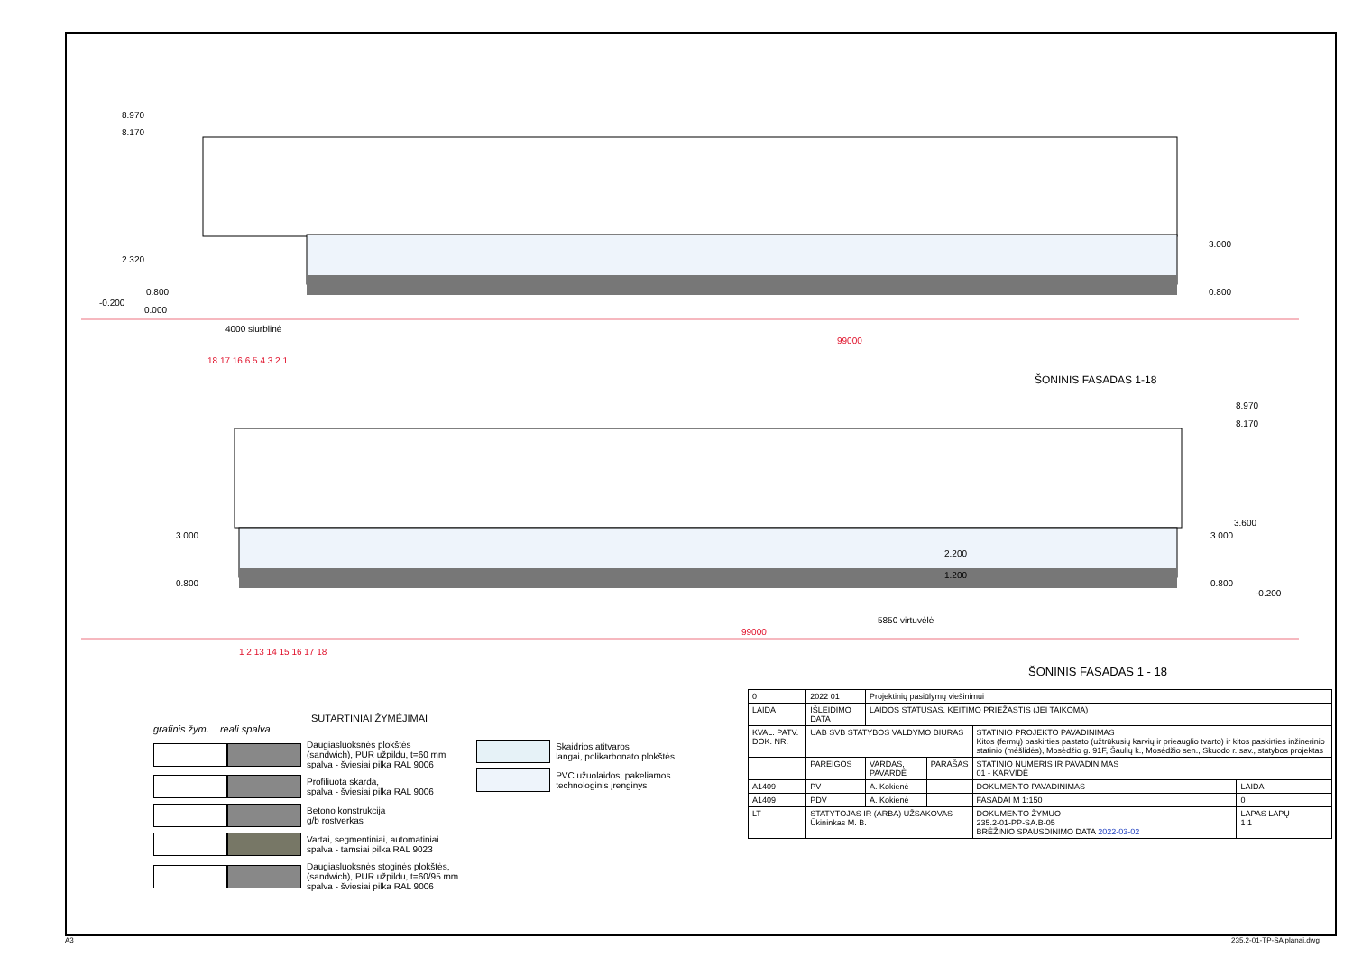8.970
8.170
2.320
0.800
-0.200
0.000
4000 siurblinė
3.000
0.800
99000
18 17 16 6 5 4 3 2 1
ŠONINIS FASADAS 1-18
8.970
8.170
3.600
3.000 3.000
2.200
1.200
0.800 0.800
-0.200
5850 virtuvėlė
99000
1 2 13 14 15 16 17 18
ŠONINIS FASADAS 1 - 18
SUTARTINIAI ŽYMĖJIMAI
grafinis žym. reali spalva
Daugiasluoksnės plokštės
(sandwich), PUR užpildu, t=60 mm
spalva - šviesiai pilka RAL 9006
Profiliuota skarda,
spalva - šviesiai pilka RAL 9006
Betono konstrukcija
g/b rostverkas
Vartai, segmentiniai, automatiniai
spalva - tamsiai pilka RAL 9023
Daugiasluoksnės stoginės plokštės,
(sandwich), PUR užpildu, t=60/95 mm
spalva - šviesiai pilka RAL 9006
Skaidrios atitvaros
langai, polikarbonato plokštės
PVC užuolaidos, pakeliamos
technologinis įrenginys
| 0 | 2022 01 | Projektinių pasiūlymų viešinimui | | | |
| LAIDA | IŠLEIDIMO DATA | LAIDOS STATUSAS. KEITIMO PRIEŽASTIS (JEI TAIKOMA) | | | |
| KVAL. PATV. DOK. NR. | UAB SVB STATYBOS VALDYMO BIURAS | | | STATINIO PROJEKTO PAVADINIMAS Kitos (fermų) paskirties pastato (užtrūkusių karvių ir prieauglio tvarto) ir kitos paskirties inžinerinio statinio (mėšlidės), Mosėdžio g. 91F, Šaulių k., Mosėdžio sen., Skuodo r. sav., statybos projektas | |
| | PAREIGOS | VARDAS, PAVARDĖ | PARAŠAS | STATINIO NUMERIS IR PAVADINIMAS 01 - KARVIDĖ | |
| A1409 | PV | A. Kokienė | | DOKUMENTO PAVADINIMAS | LAIDA |
| A1409 | PDV | A. Kokienė | | FASADAI M 1:150 | 0 |
| LT | STATYTOJAS IR (ARBA) UŽSAKOVAS Ūkininkas M. B. | | | DOKUMENTO ŽYMUO 235.2-01-PP-SA.B-05 BRĖŽINIO SPAUSDINIMO DATA 2022-03-02 | LAPAS LAPŲ 1 1 |
A3 235.2-01-TP-SA planai.dwg